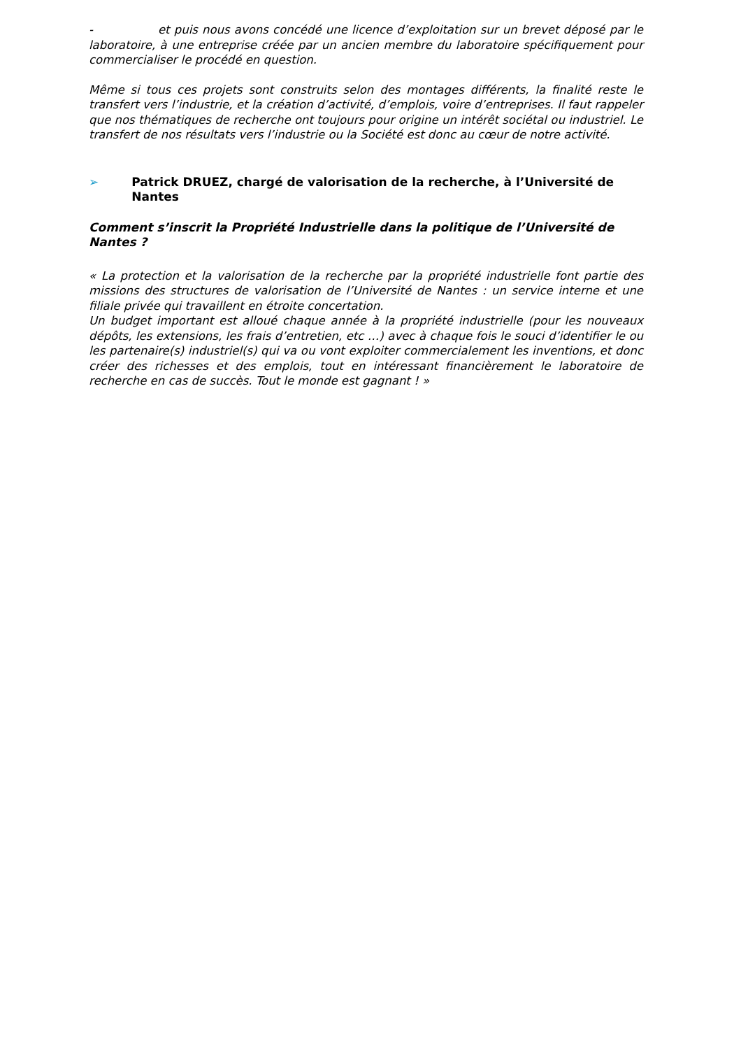- et puis nous avons concédé une licence d’exploitation sur un brevet déposé par le laboratoire, à une entreprise créée par un ancien membre du laboratoire spécifiquement pour commercialiser le procédé en question.
Même si tous ces projets sont construits selon des montages différents, la finalité reste le transfert vers l’industrie, et la création d’activité, d’emplois, voire d’entreprises. Il faut rappeler que nos thématiques de recherche ont toujours pour origine un intérêt sociétal ou industriel. Le transfert de nos résultats vers l’industrie ou la Société est donc au cœur de notre activité.
➢ Patrick DRUEZ, chargé de valorisation de la recherche, à l’Université de Nantes
Comment s’inscrit la Propriété Industrielle dans la politique de l’Université de Nantes ?
« La protection et la valorisation de la recherche par la propriété industrielle font partie des missions des structures de valorisation de l’Université de Nantes : un service interne et une filiale privée qui travaillent en étroite concertation.
Un budget important est alloué chaque année à la propriété industrielle (pour les nouveaux dépôts, les extensions, les frais d’entretien, etc …) avec à chaque fois le souci d’identifier le ou les partenaire(s) industriel(s) qui va ou vont exploiter commercialement les inventions, et donc créer des richesses et des emplois, tout en intéressant financièrement le laboratoire de recherche en cas de succès. Tout le monde est gagnant ! »